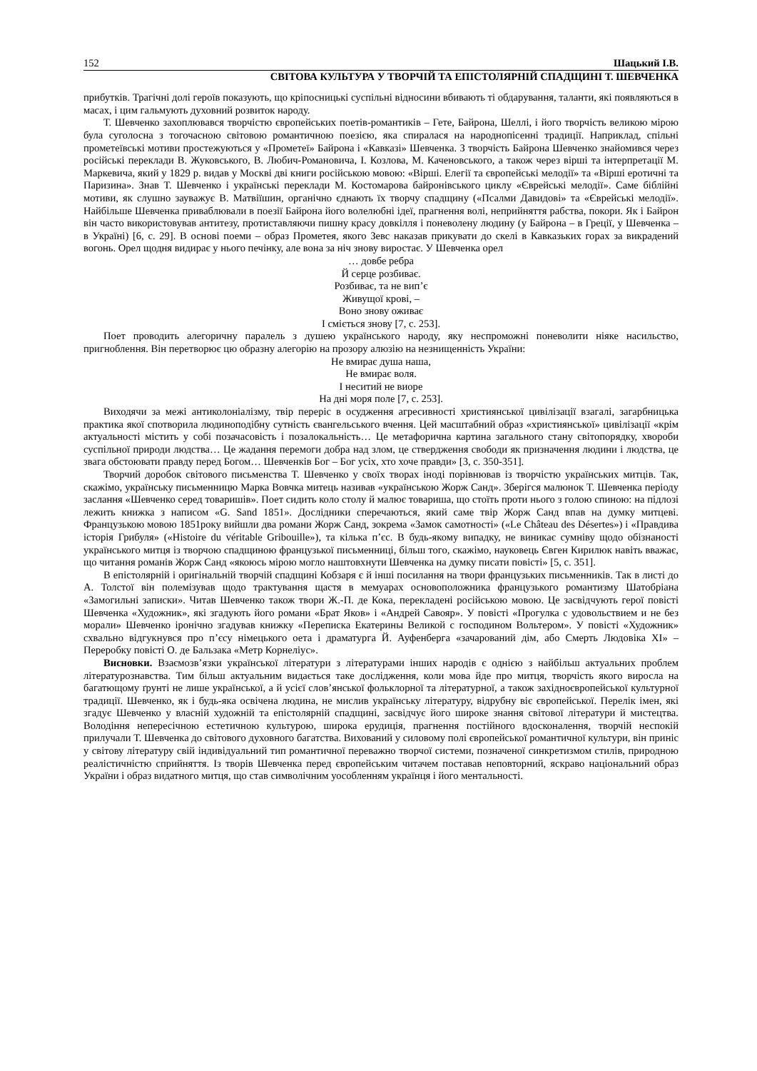152 Шацький І.В.
СВІТОВА КУЛЬТУРА У ТВОРЧІЙ ТА ЕПІСТОЛЯРНІЙ СПАДЩИНІ Т. ШЕВЧЕНКА
прибутків. Трагічні долі героїв показують, що кріпосницькі суспільні відносини вбивають ті обдарування, таланти, які появляються в масах, і цим гальмують духовний розвиток народу.
Т. Шевченко захоплювався творчістю європейських поетів-романтиків – Гете, Байрона, Шеллі, і його творчість великою мірою була суголосна з тогочасною світовою романтичною поезією, яка спиралася на народнопісенні традиції. Наприклад, спільні прометеївські мотиви простежуються у «Прометеї» Байрона і «Кавказі» Шевченка. З творчість Байрона Шевченко знайомився через російські переклади В. Жуковського, В. Любич-Романовича, І. Козлова, М. Каченовського, а також через вірші та інтерпретації М. Маркевича, який у 1829 р. видав у Москві дві книги російською мовою: «Вірші. Елегії та європейські мелодії» та «Вірші еротичні та Паризина». Знав Т. Шевченко і українські переклади М. Костомарова байронівського циклу «Єврейські мелодії». Саме біблійні мотиви, як слушно зауважує В. Матвіїшин, органічно єднають їх творчу спадщину («Псалми Давидові» та «Єврейські мелодії». Найбільше Шевченка приваблювали в поезії Байрона його волелюбні ідеї, прагнення волі, неприйняття рабства, покори. Як і Байрон він часто використовував антитезу, протиставляючи пишну красу довкілля і поневолену людину (у Байрона – в Греції, у Шевченка – в Україні) [6, с. 29]. В основі поеми – образ Прометея, якого Зевс наказав прикувати до скелі в Кавказьких горах за викрадений вогонь. Орел щодня видирає у нього печінку, але вона за ніч знову виростає. У Шевченка орел
… довбе ребра
Й серце розбиває.
Розбиває, та не вип’є
Живущої крові, –
Воно знову оживає
І сміється знову [7, с. 253].
Поет проводить алегоричну паралель з душею українського народу, яку неспроможні поневолити ніяке насильство, пригноблення. Він перетворює цю образну алегорію на прозору алюзію на незнищенність України:
Не вмирає душа наша,
Не вмирає воля.
І неситий не виоре
На дні моря поле [7, с. 253].
Виходячи за межі антиколоніалізму, твір переріс в осудження агресивності християнської цивілізації взагалі, загарбницька практика якої спотворила людиноподібну сутність євангельського вчення. Цей масштабний образ «християнської» цивілізації «крім актуальності містить у собі позачасовість і позалокальність… Це метафорична картина загального стану світопорядку, хвороби суспільної природи людства… Це жадання перемоги добра над злом, це ствердження свободи як призначення людини і людства, це звага обстоювати правду перед Богом… Шевченків Бог – Бог усіх, хто хоче правди» [3, с. 350-351].
Творчий доробок світового письменства Т. Шевченко у своїх творах іноді порівнював із творчістю українських митців. Так, скажімо, українську письменницю Марка Вовчка митець називав «українською Жорж Санд». Зберігся малюнок Т. Шевченка періоду заслання «Шевченко серед товаришів». Поет сидить коло столу й малює товариша, що стоїть проти нього з голою спиною: на підлозі лежить книжка з написом «G. Sand 1851». Дослідники сперечаються, який саме твір Жорж Санд впав на думку митцеві. Французькою мовою 1851року вийшли два романи Жорж Санд, зокрема «Замок самотності» («Le Château des Désertes») і «Правдива історія Грибуля» («Histoire du véritable Gribouille»), та кілька п’єс. В будь-якому випадку, не виникає сумніву щодо обізнаності українського митця із творчою спадщиною французької письменниці, більш того, скажімо, науковець Євген Кирилюк навіть вважає, що читання романів Жорж Санд «якоюсь мірою могло наштовхнути Шевченка на думку писати повісті» [5, с. 351].
В епістолярній і оригінальній творчій спадщині Кобзаря є й інші посилання на твори французьких письменників. Так в листі до А. Толстої він полемізував щодо трактування щастя в мемуарах основоположника французького романтизму Шатобріана «Замогильні записки». Читав Шевченко також твори Ж.-П. де Кока, перекладені російською мовою. Це засвідчують герої повісті Шевченка «Художник», які згадують його романи «Брат Яков» і «Андрей Савояр». У повісті «Прогулка с удовольствием и не без морали» Шевченко іронічно згадував книжку «Переписка Екатерины Великой с господином Вольтером». У повісті «Художник» схвально відгукнувся про п’єсу німецького оета і драматурга Й. Ауфенберга «зачарований дім, або Смерть Людовіка ХІ» – Переробку повісті О. де Бальзака «Метр Корнеліус».
Висновки. Взаємозв’язки української літератури з літературами інших народів є однією з найбільш актуальних проблем літературознавства. Тим більш актуальним видається таке дослідження, коли мова йде про митця, творчість якого виросла на багатющому ґрунті не лише української, а й усієї слов’янської фольклорної та літературної, а також західноєвропейської культурної традиції. Шевченко, як і будь-яка освічена людина, не мислив українську літературу, відрубну віє європейської. Перелік імен, які згадує Шевченко у власній художній та епістолярній спадщині, засвідчує його широке знання світової літератури й мистецтва. Володіння непересічною естетичною культурою, широка ерудиція, прагнення постійного вдосконалення, творчій неспокій прилучали Т. Шевченка до світового духовного багатства. Вихований у силовому полі європейської романтичної культури, він приніс у світову літературу свій індивідуальний тип романтичної переважно творчої системи, позначеної синкретизмом стилів, природною реалістичністю сприйняття. Із творів Шевченка перед європейським читачем поставав неповторний, яскраво національний образ України і образ видатного митця, що став символічним уособленням українця і його ментальності.